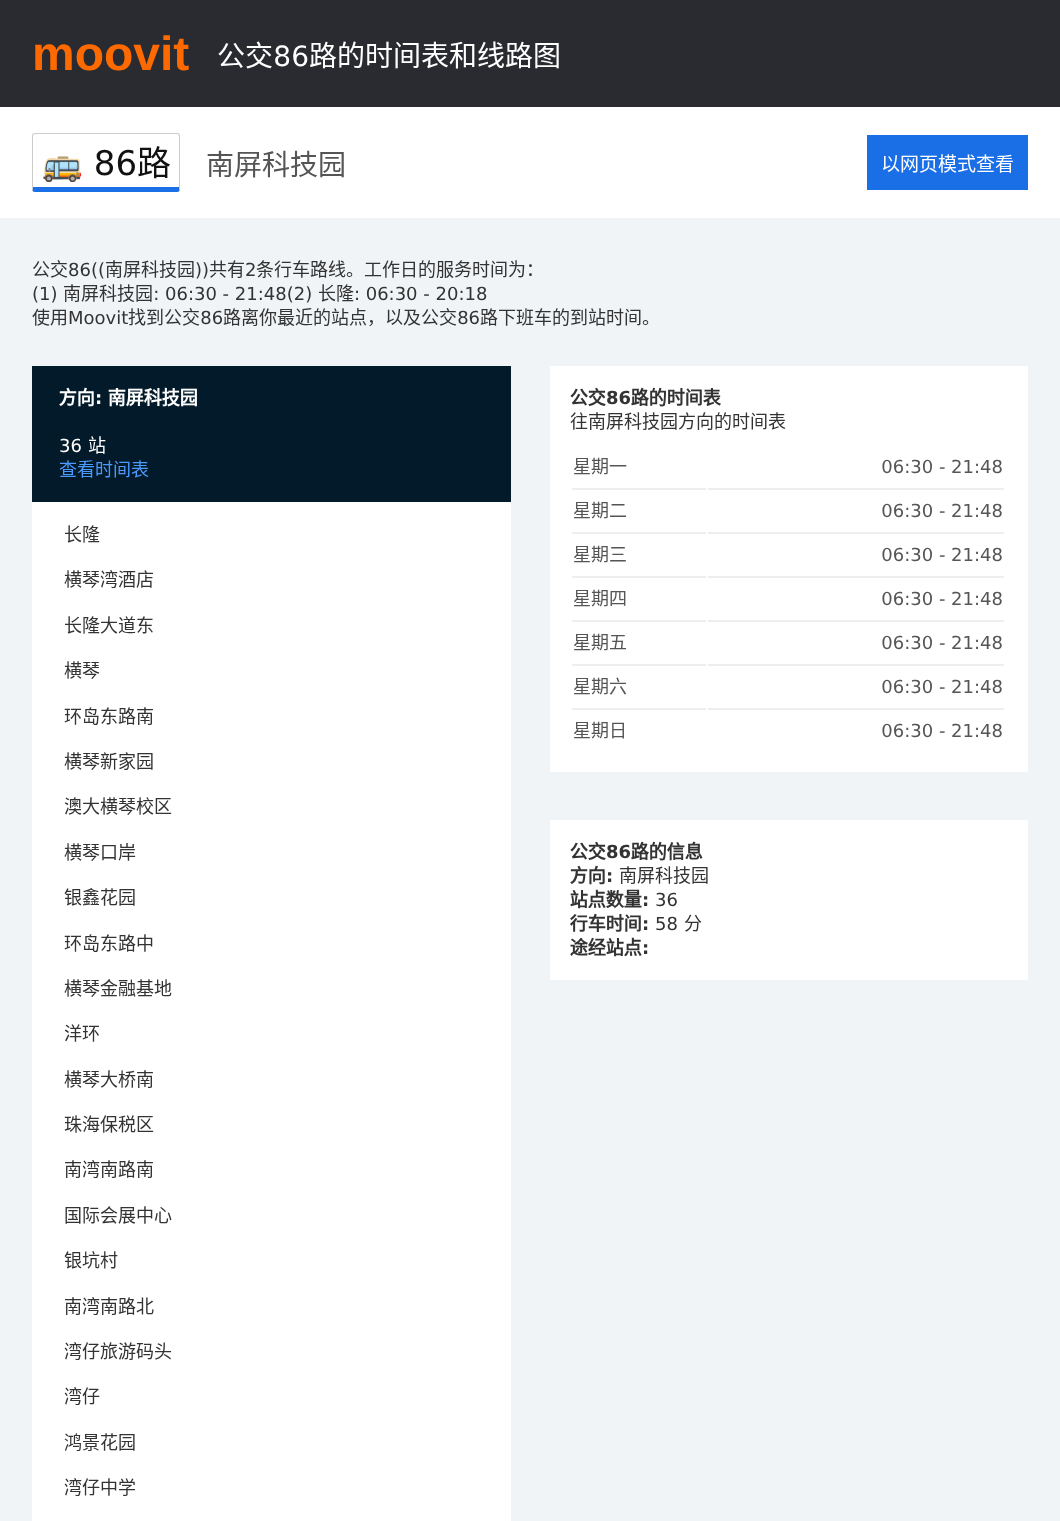moovit
公交86路的时间表和线路图
🚌 86路 南屏科技园 以网页模式查看
公交86((南屏科技园))共有2条行车路线。工作日的服务时间为：
(1) 南屏科技园: 06:30 - 21:48(2) 长隆: 06:30 - 20:18
使用Moovit找到公交86路离你最近的站点，以及公交86路下班车的到站时间。
方向: 南屏科技园
36 站
查看时间表
长隆
横琴湾酒店
长隆大道东
横琴
环岛东路南
横琴新家园
澳大横琴校区
横琴口岸
银鑫花园
环岛东路中
横琴金融基地
洋环
横琴大桥南
珠海保税区
南湾南路南
国际会展中心
银坑村
南湾南路北
湾仔旅游码头
湾仔
鸿景花园
湾仔中学
公交86路的时间表
往南屏科技园方向的时间表
| 星期一 | 06:30 - 21:48 |
| 星期二 | 06:30 - 21:48 |
| 星期三 | 06:30 - 21:48 |
| 星期四 | 06:30 - 21:48 |
| 星期五 | 06:30 - 21:48 |
| 星期六 | 06:30 - 21:48 |
| 星期日 | 06:30 - 21:48 |
公交86路的信息
方向: 南屏科技园
站点数量: 36
行车时间: 58 分
途经站点: